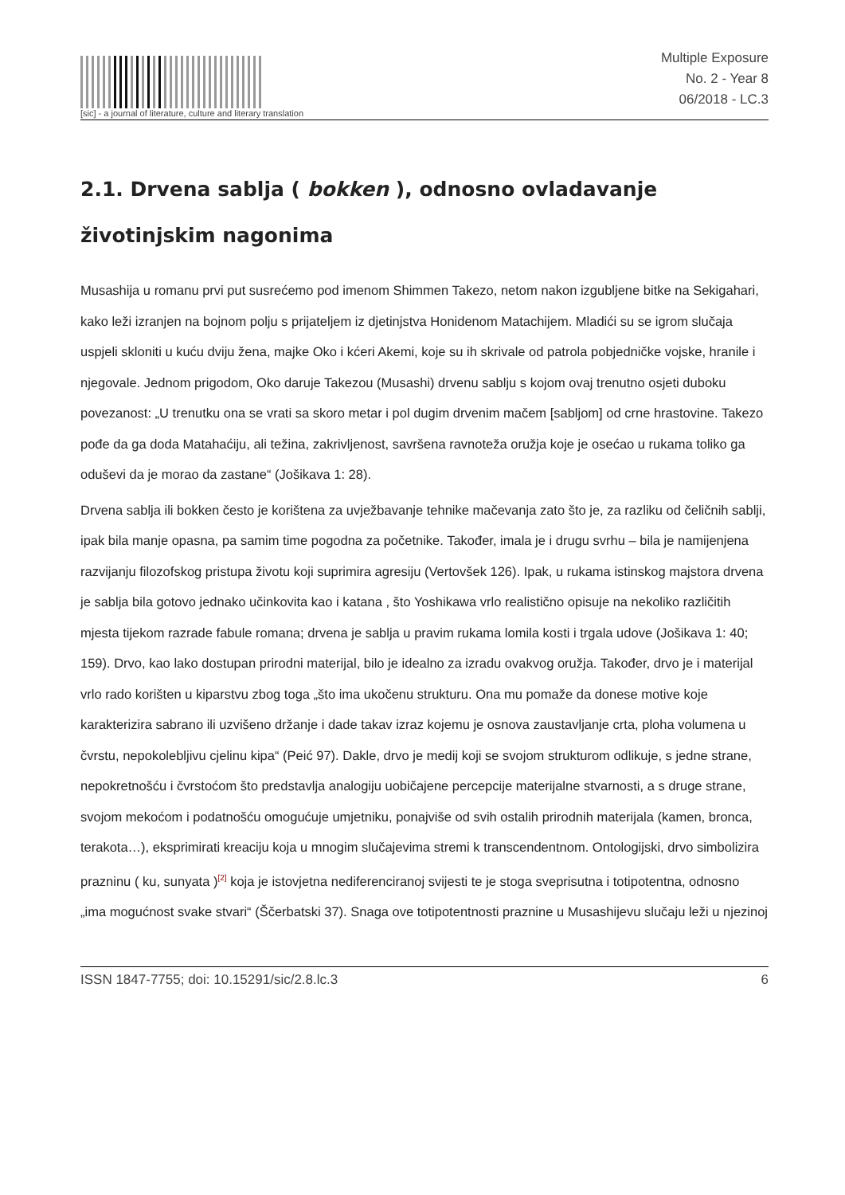[sic] - a journal of literature, culture and literary translation
Multiple Exposure
No. 2 - Year 8
06/2018 - LC.3
2.1. Drvena sablja ( bokken ), odnosno ovladavanje životinjskim nagonima
Musashija u romanu prvi put susrećemo pod imenom Shimmen Takezo, netom nakon izgubljene bitke na Sekigahari, kako leži izranjen na bojnom polju s prijateljem iz djetinjstva Honidenom Matachijem. Mladići su se igrom slučaja uspjeli skloniti u kuću dviju žena, majke Oko i kćeri Akemi, koje su ih skrivale od patrola pobjedničke vojske, hranile i njegovale. Jednom prigodom, Oko daruje Takezou (Musashi) drvenu sablju s kojom ovaj trenutno osjeti duboku povezanost: „U trenutku ona se vrati sa skoro metar i pol dugim drvenim mačem [sabljom] od crne hrastovine. Takezo pođe da ga doda Matahaćiju, ali težina, zakrivljenost, savršena ravnoteža oružja koje je osećao u rukama toliko ga oduševi da je morao da zastane“ (Jošikava 1: 28).
Drvena sablja ili bokken često je korištena za uvježbavanje tehnike mačevanja zato što je, za razliku od čeličnih sablji, ipak bila manje opasna, pa samim time pogodna za početnike. Također, imala je i drugu svrhu – bila je namijenjena razvijanju filozofskog pristupa životu koji suprimira agresiju (Vertovšek 126). Ipak, u rukama istinskog majstora drvena je sablja bila gotovo jednako učinkovita kao i katana , što Yoshikawa vrlo realistično opisuje na nekoliko različitih mjesta tijekom razrade fabule romana; drvena je sablja u pravim rukama lomila kosti i trgala udove (Jošikava 1: 40; 159). Drvo, kao lako dostupan prirodni materijal, bilo je idealno za izradu ovakvog oružja. Također, drvo je i materijal vrlo rado korišten u kiparstvu zbog toga „što ima ukočenu strukturu. Ona mu pomaže da donese motive koje karakterizira sabrano ili uzvišeno držanje i dade takav izraz kojemu je osnova zaustavljanje crta, ploha volumena u čvrstu, nepokolebljivu cjelinu kipa“ (Peić 97). Dakle, drvo je medij koji se svojom strukturom odlikuje, s jedne strane, nepokretnošću i čvrstoćom što predstavlja analogiju uobičajene percepcije materijalne stvarnosti, a s druge strane, svojom mekoćom i podatnošću omogućuje umjetniku, ponajviše od svih ostalih prirodnih materijala (kamen, bronca, terakota…), eksprimirati kreaciju koja u mnogim slučajevima stremi k transcendentnom. Ontologijski, drvo simbolizira prazninu ( ku, sunyata )<sup>[2]</sup> koja je istovjetna nediferenciranoj svijesti te je stoga sveprisutna i totipotentna, odnosno „ima mogućnost svake stvari“ (Ščerbatski 37). Snaga ove totipotentnosti praznine u Musashijevu slučaju leži u njezinoj
ISSN 1847-7755; doi: 10.15291/sic/2.8.lc.3 6